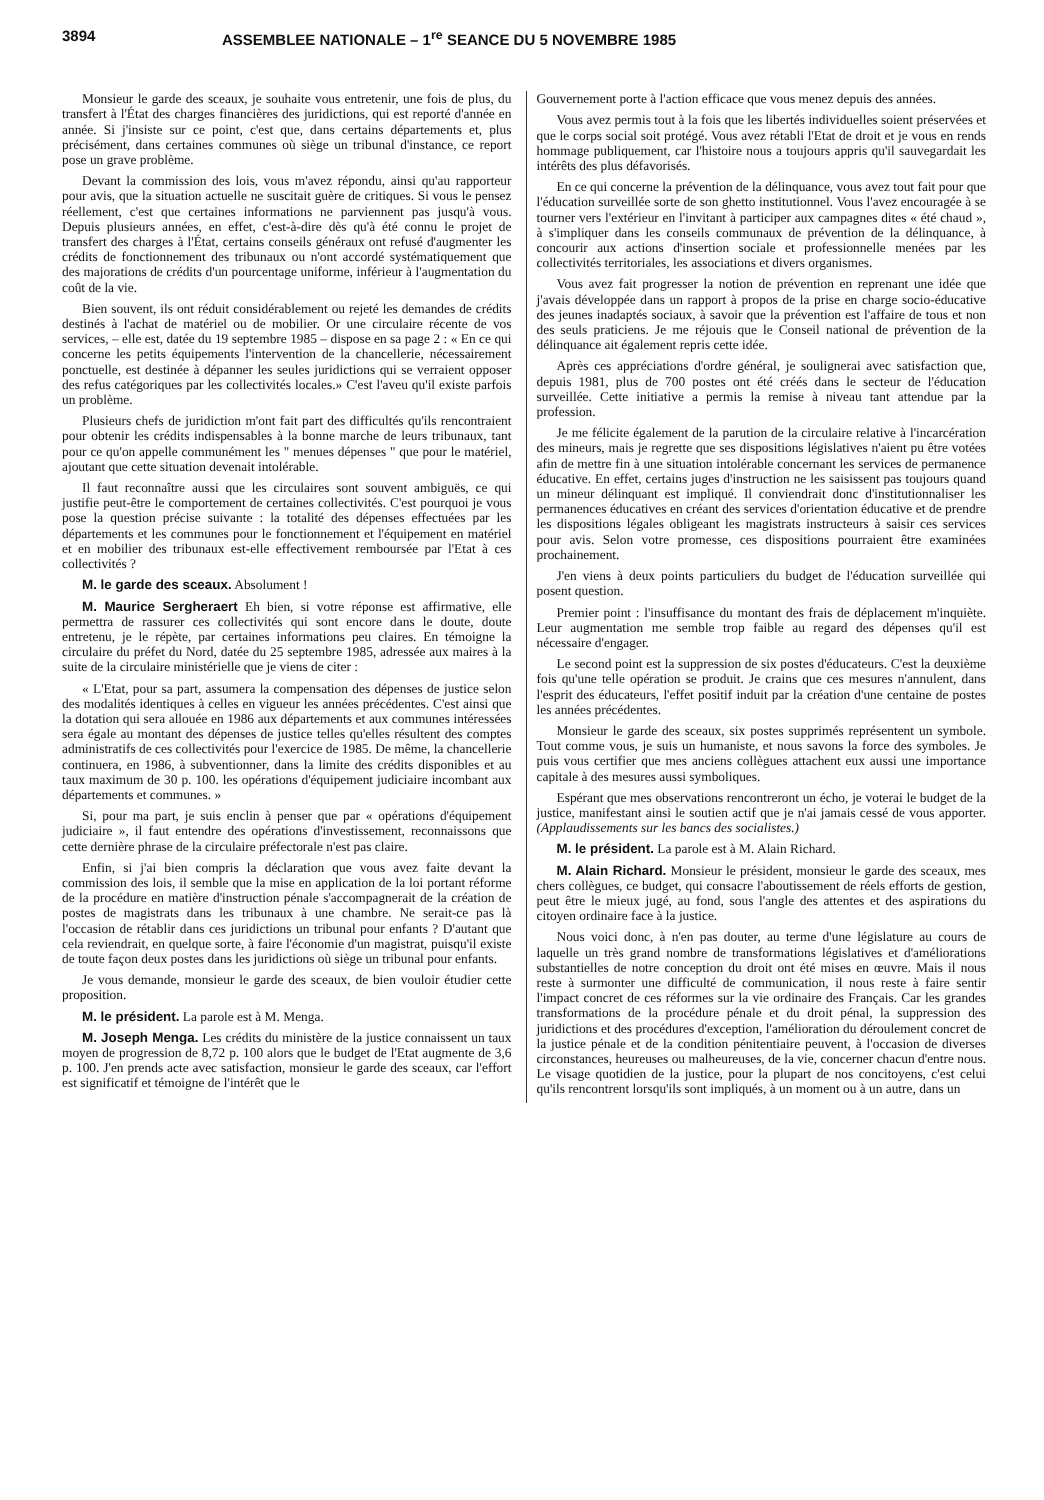3894 ASSEMBLEE NATIONALE – 1<sup>re</sup> SEANCE DU 5 NOVEMBRE 1985
Monsieur le garde des sceaux, je souhaite vous entretenir, une fois de plus, du transfert à l'État des charges financières des juridictions, qui est reporté d'année en année. Si j'insiste sur ce point, c'est que, dans certains départements et, plus précisément, dans certaines communes où siège un tribunal d'instance, ce report pose un grave problème.
Devant la commission des lois, vous m'avez répondu, ainsi qu'au rapporteur pour avis, que la situation actuelle ne suscitait guère de critiques. Si vous le pensez réellement, c'est que certaines informations ne parviennent pas jusqu'à vous. Depuis plusieurs années, en effet, c'est-à-dire dès qu'à été connu le projet de transfert des charges à l'État, certains conseils généraux ont refusé d'augmenter les crédits de fonctionnement des tribunaux ou n'ont accordé systématiquement que des majorations de crédits d'un pourcentage uniforme, inférieur à l'augmentation du coût de la vie.
Bien souvent, ils ont réduit considérablement ou rejeté les demandes de crédits destinés à l'achat de matériel ou de mobilier. Or une circulaire récente de vos services, – elle est, datée du 19 septembre 1985 – dispose en sa page 2 : « En ce qui concerne les petits équipements l'intervention de la chancellerie, nécessairement ponctuelle, est destinée à dépanner les seules juridictions qui se verraient opposer des refus catégoriques par les collectivités locales.» C'est l'aveu qu'il existe parfois un problème.
Plusieurs chefs de juridiction m'ont fait part des difficultés qu'ils rencontraient pour obtenir les crédits indispensables à la bonne marche de leurs tribunaux, tant pour ce qu'on appelle communément les " menues dépenses " que pour le matériel, ajoutant que cette situation devenait intolérable.
Il faut reconnaître aussi que les circulaires sont souvent ambiguës, ce qui justifie peut-être le comportement de certaines collectivités. C'est pourquoi je vous pose la question précise suivante : la totalité des dépenses effectuées par les départements et les communes pour le fonctionnement et l'équipement en matériel et en mobilier des tribunaux est-elle effectivement remboursée par l'Etat à ces collectivités ?
M. le garde des sceaux. Absolument !
M. Maurice Sergheraert Eh bien, si votre réponse est affirmative, elle permettra de rassurer ces collectivités qui sont encore dans le doute, doute entretenu, je le répète, par certaines informations peu claires. En témoigne la circulaire du préfet du Nord, datée du 25 septembre 1985, adressée aux maires à la suite de la circulaire ministérielle que je viens de citer :
« L'Etat, pour sa part, assumera la compensation des dépenses de justice selon des modalités identiques à celles en vigueur les années précédentes. C'est ainsi que la dotation qui sera allouée en 1986 aux départements et aux communes intéressées sera égale au montant des dépenses de justice telles qu'elles résultent des comptes administratifs de ces collectivités pour l'exercice de 1985. De même, la chancellerie continuera, en 1986, à subventionner, dans la limite des crédits disponibles et au taux maximum de 30 p. 100. les opérations d'équipement judiciaire incombant aux départements et communes. »
Si, pour ma part, je suis enclin à penser que par « opérations d'équipement judiciaire », il faut entendre des opérations d'investissement, reconnaissons que cette dernière phrase de la circulaire préfectorale n'est pas claire.
Enfin, si j'ai bien compris la déclaration que vous avez faite devant la commission des lois, il semble que la mise en application de la loi portant réforme de la procédure en matière d'instruction pénale s'accompagnerait de la création de postes de magistrats dans les tribunaux à une chambre. Ne serait-ce pas là l'occasion de rétablir dans ces juridictions un tribunal pour enfants ? D'autant que cela reviendrait, en quelque sorte, à faire l'économie d'un magistrat, puisqu'il existe de toute façon deux postes dans les juridictions où siège un tribunal pour enfants.
Je vous demande, monsieur le garde des sceaux, de bien vouloir étudier cette proposition.
M. le président. La parole est à M. Menga.
M. Joseph Menga. Les crédits du ministère de la justice connaissent un taux moyen de progression de 8,72 p. 100 alors que le budget de l'Etat augmente de 3,6 p. 100. J'en prends acte avec satisfaction, monsieur le garde des sceaux, car l'effort est significatif et témoigne de l'intérêt que le
Gouvernement porte à l'action efficace que vous menez depuis des années.
Vous avez permis tout à la fois que les libertés individuelles soient préservées et que le corps social soit protégé. Vous avez rétabli l'Etat de droit et je vous en rends hommage publiquement, car l'histoire nous a toujours appris qu'il sauvegardait les intérêts des plus défavorisés.
En ce qui concerne la prévention de la délinquance, vous avez tout fait pour que l'éducation surveillée sorte de son ghetto institutionnel. Vous l'avez encouragée à se tourner vers l'extérieur en l'invitant à participer aux campagnes dites « été chaud », à s'impliquer dans les conseils communaux de prévention de la délinquance, à concourir aux actions d'insertion sociale et professionnelle menées par les collectivités territoriales, les associations et divers organismes.
Vous avez fait progresser la notion de prévention en reprenant une idée que j'avais développée dans un rapport à propos de la prise en charge socio-éducative des jeunes inadaptés sociaux, à savoir que la prévention est l'affaire de tous et non des seuls praticiens. Je me réjouis que le Conseil national de prévention de la délinquance ait également repris cette idée.
Après ces appréciations d'ordre général, je soulignerai avec satisfaction que, depuis 1981, plus de 700 postes ont été créés dans le secteur de l'éducation surveillée. Cette initiative a permis la remise à niveau tant attendue par la profession.
Je me félicite également de la parution de la circulaire relative à l'incarcération des mineurs, mais je regrette que ses dispositions législatives n'aient pu être votées afin de mettre fin à une situation intolérable concernant les services de permanence éducative. En effet, certains juges d'instruction ne les saisissent pas toujours quand un mineur délinquant est impliqué. Il conviendrait donc d'institutionnaliser les permanences éducatives en créant des services d'orientation éducative et de prendre les dispositions légales obligeant les magistrats instructeurs à saisir ces services pour avis. Selon votre promesse, ces dispositions pourraient être examinées prochainement.
J'en viens à deux points particuliers du budget de l'éducation surveillée qui posent question.
Premier point : l'insuffisance du montant des frais de déplacement m'inquiète. Leur augmentation me semble trop faible au regard des dépenses qu'il est nécessaire d'engager.
Le second point est la suppression de six postes d'éducateurs. C'est la deuxième fois qu'une telle opération se produit. Je crains que ces mesures n'annulent, dans l'esprit des éducateurs, l'effet positif induit par la création d'une centaine de postes les années précédentes.
Monsieur le garde des sceaux, six postes supprimés représentent un symbole. Tout comme vous, je suis un humaniste, et nous savons la force des symboles. Je puis vous certifier que mes anciens collègues attachent eux aussi une importance capitale à des mesures aussi symboliques.
Espérant que mes observations rencontreront un écho, je voterai le budget de la justice, manifestant ainsi le soutien actif que je n'ai jamais cessé de vous apporter. (Applaudissements sur les bancs des socialistes.)
M. le président. La parole est à M. Alain Richard.
M. Alain Richard. Monsieur le président, monsieur le garde des sceaux, mes chers collègues, ce budget, qui consacre l'aboutissement de réels efforts de gestion, peut être le mieux jugé, au fond, sous l'angle des attentes et des aspirations du citoyen ordinaire face à la justice.
Nous voici donc, à n'en pas douter, au terme d'une législature au cours de laquelle un très grand nombre de transformations législatives et d'améliorations substantielles de notre conception du droit ont été mises en œuvre. Mais il nous reste à surmonter une difficulté de communication, il nous reste à faire sentir l'impact concret de ces réformes sur la vie ordinaire des Français. Car les grandes transformations de la procédure pénale et du droit pénal, la suppression des juridictions et des procédures d'exception, l'amélioration du déroulement concret de la justice pénale et de la condition pénitentiaire peuvent, à l'occasion de diverses circonstances, heureuses ou malheureuses, de la vie, concerner chacun d'entre nous. Le visage quotidien de la justice, pour la plupart de nos concitoyens, c'est celui qu'ils rencontrent lorsqu'ils sont impliqués, à un moment ou à un autre, dans un